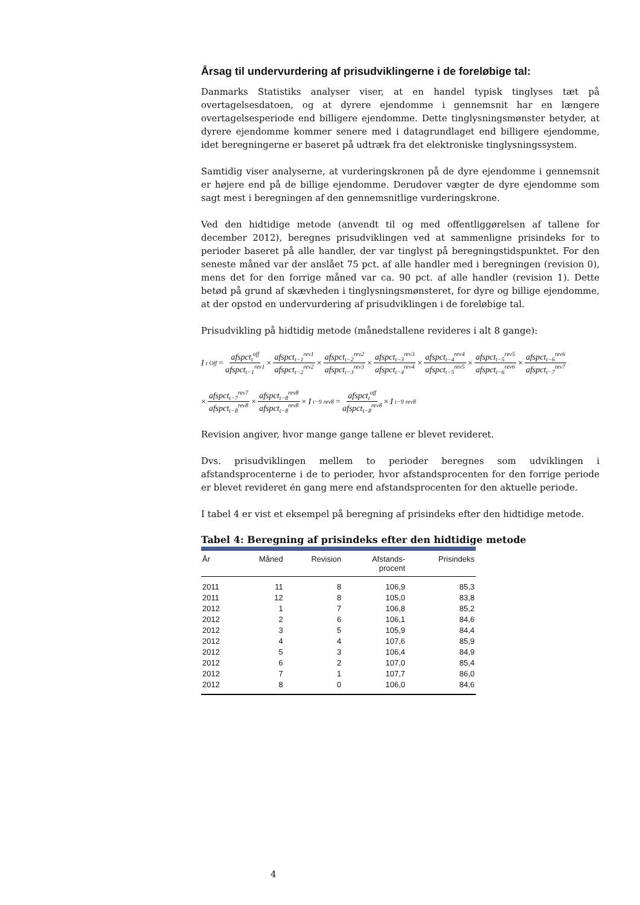Årsag til undervurdering af prisudviklingerne i de foreløbige tal:
Danmarks Statistiks analyser viser, at en handel typisk tinglyses tæt på overtagelsesdatoen, og at dyrere ejendomme i gennemsnit har en længere overtagelsesperiode end billigere ejendomme. Dette tinglysningsmønster betyder, at dyrere ejendomme kommer senere med i datagrundlaget end billigere ejendomme, idet beregningerne er baseret på udtræk fra det elektroniske tinglysningssystem.
Samtidig viser analyserne, at vurderingskronen på de dyre ejendomme i gennemsnit er højere end på de billige ejendomme. Derudover vægter de dyre ejendomme som sagt mest i beregningen af den gennemsnitlige vurderingskrone.
Ved den hidtidige metode (anvendt til og med offentliggørelsen af tallene for december 2012), beregnes prisudviklingen ved at sammenligne prisindeks for to perioder baseret på alle handler, der var tinglyst på beregningstidspunktet. For den seneste måned var der anslået 75 pct. af alle handler med i beregningen (revision 0), mens det for den forrige måned var ca. 90 pct. af alle handler (revision 1). Dette betød på grund af skævheden i tinglysningsmønsteret, for dyre og billige ejendomme, at der opstod en undervurdering af prisudviklingen i de foreløbige tal.
Prisudvikling på hidtidig metode (månedstallene revideres i alt 8 gange):
I<sub>t</sub><sup>Off</sup> = afspct<sub>t</sub><sup>off</sup> afspct<sub>t−1</sub><sup>rev1</sup> × afspct<sub>t−1</sub><sup>rev1</sup> afspct<sub>t−2</sub><sup>rev2</sup> × afspct<sub>t−2</sub><sup>rev2</sup> afspct<sub>t−3</sub><sup>rev3</sup> × afspct<sub>t−3</sub><sup>rev3</sup> afspct<sub>t−4</sub><sup>rev4</sup> × afspct<sub>t−4</sub><sup>rev4</sup> afspct<sub>t−5</sub><sup>rev5</sup> × afspct<sub>t−5</sub><sup>rev5</sup> afspct<sub>t−6</sub><sup>rev6</sup> × afspct<sub>t−6</sub><sup>rev6</sup> afspct<sub>t−7</sub><sup>rev7</sup>
× afspct<sub>t−7</sub><sup>rev7</sup> afspct<sub>t−8</sub><sup>rev8</sup> × afspct<sub>t−8</sub><sup>rev8</sup> afspct<sub>t−8</sub><sup>rev8</sup> × I<sub>t−9</sub><sup>rev8</sup> = afspct<sub>t</sub><sup>off</sup> afspct<sub>t−8</sub><sup>rev8</sup> × I<sub>t−9</sub><sup>rev8</sup>
Revision angiver, hvor mange gange tallene er blevet revideret.
Dvs. prisudviklingen mellem to perioder beregnes som udviklingen i afstandsprocenterne i de to perioder, hvor afstandsprocenten for den forrige periode er blevet revideret én gang mere end afstandsprocenten for den aktuelle periode.
I tabel 4 er vist et eksempel på beregning af prisindeks efter den hidtidige metode.
Tabel 4: Beregning af prisindeks efter den hidtidige metode
| År | Måned | Revision | Afstands- procent | Prisindeks |
| --- | --- | --- | --- | --- |
| 2011 | 11 | 8 | 106,9 | 85,3 |
| 2011 | 12 | 8 | 105,0 | 83,8 |
| 2012 | 1 | 7 | 106,8 | 85,2 |
| 2012 | 2 | 6 | 106,1 | 84,6 |
| 2012 | 3 | 5 | 105,9 | 84,4 |
| 2012 | 4 | 4 | 107,6 | 85,9 |
| 2012 | 5 | 3 | 106,4 | 84,9 |
| 2012 | 6 | 2 | 107,0 | 85,4 |
| 2012 | 7 | 1 | 107,7 | 86,0 |
| 2012 | 8 | 0 | 106,0 | 84,6 |
4